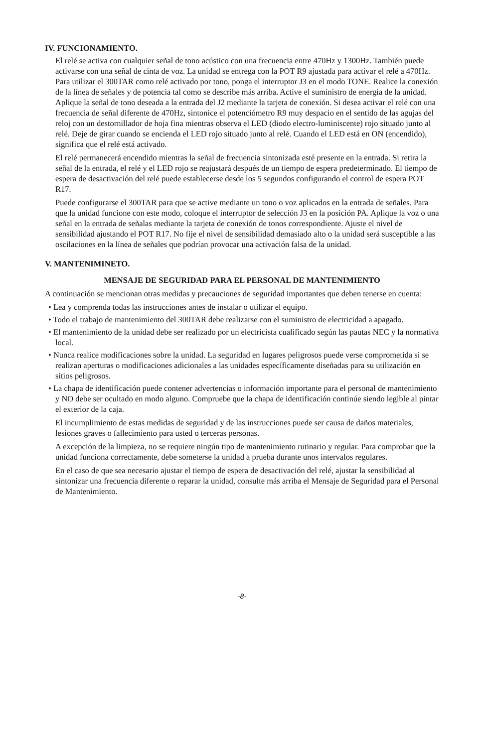IV. FUNCIONAMIENTO.
El relé se activa con cualquier señal de tono acústico con una frecuencia entre 470Hz y 1300Hz. También puede activarse con una señal de cinta de voz. La unidad se entrega con la POT R9 ajustada para activar el relé a 470Hz. Para utilizar el 300TAR como relé activado por tono, ponga el interruptor J3 en el modo TONE. Realice la conexión de la línea de señales y de potencia tal como se describe más arriba. Active el suministro de energía de la unidad. Aplique la señal de tono deseada a la entrada del J2 mediante la tarjeta de conexión. Si desea activar el relé con una frecuencia de señal diferente de 470Hz, sintonice el potenciómetro R9 muy despacio en el sentido de las agujas del reloj con un destornillador de hoja fina mientras observa el LED (diodo electro-luminiscente) rojo situado junto al relé. Deje de girar cuando se encienda el LED rojo situado junto al relé. Cuando el LED está en ON (encendido), significa que el relé está activado.
El relé permanecerá encendido mientras la señal de frecuencia sintonizada esté presente en la entrada. Si retira la señal de la entrada, el relé y el LED rojo se reajustará después de un tiempo de espera predeterminado. El tiempo de espera de desactivación del relé puede establecerse desde los 5 segundos configurando el control de espera POT R17.
Puede configurarse el 300TAR para que se active mediante un tono o voz aplicados en la entrada de señales. Para que la unidad funcione con este modo, coloque el interruptor de selección J3 en la posición PA. Aplique la voz o una señal en la entrada de señalas mediante la tarjeta de conexión de tonos correspondiente. Ajuste el nivel de sensibilidad ajustando el POT R17. No fije el nivel de sensibilidad demasiado alto o la unidad será susceptible a las oscilaciones en la línea de señales que podrían provocar una activación falsa de la unidad.
V. MANTENIMINETO.
MENSAJE DE SEGURIDAD PARA EL PERSONAL DE MANTENIMIENTO
A continuación se mencionan otras medidas y precauciones de seguridad importantes que deben tenerse en cuenta:
• Lea y comprenda todas las instrucciones antes de instalar o utilizar el equipo.
• Todo el trabajo de mantenimiento del 300TAR debe realizarse con el suministro de electricidad a apagado.
• El mantenimiento de la unidad debe ser realizado por un electricista cualificado según las pautas NEC y la normativa local.
• Nunca realice modificaciones sobre la unidad. La seguridad en lugares peligrosos puede verse comprometida si se realizan aperturas o modificaciones adicionales a las unidades específicamente diseñadas para su utilización en sitios peligrosos.
• La chapa de identificación puede contener advertencias o información importante para el personal de mantenimiento y NO debe ser ocultado en modo alguno. Compruebe que la chapa de identificación continúe siendo legible al pintar el exterior de la caja.
El incumplimiento de estas medidas de seguridad y de las instrucciones puede ser causa de daños materiales, lesiones graves o fallecimiento para usted o terceras personas.
A excepción de la limpieza, no se requiere ningún tipo de mantenimiento rutinario y regular. Para comprobar que la unidad funciona correctamente, debe someterse la unidad a prueba durante unos intervalos regulares.
En el caso de que sea necesario ajustar el tiempo de espera de desactivación del relé, ajustar la sensibilidad al sintonizar una frecuencia diferente o reparar la unidad, consulte más arriba el Mensaje de Seguridad para el Personal de Mantenimiento.
-8-